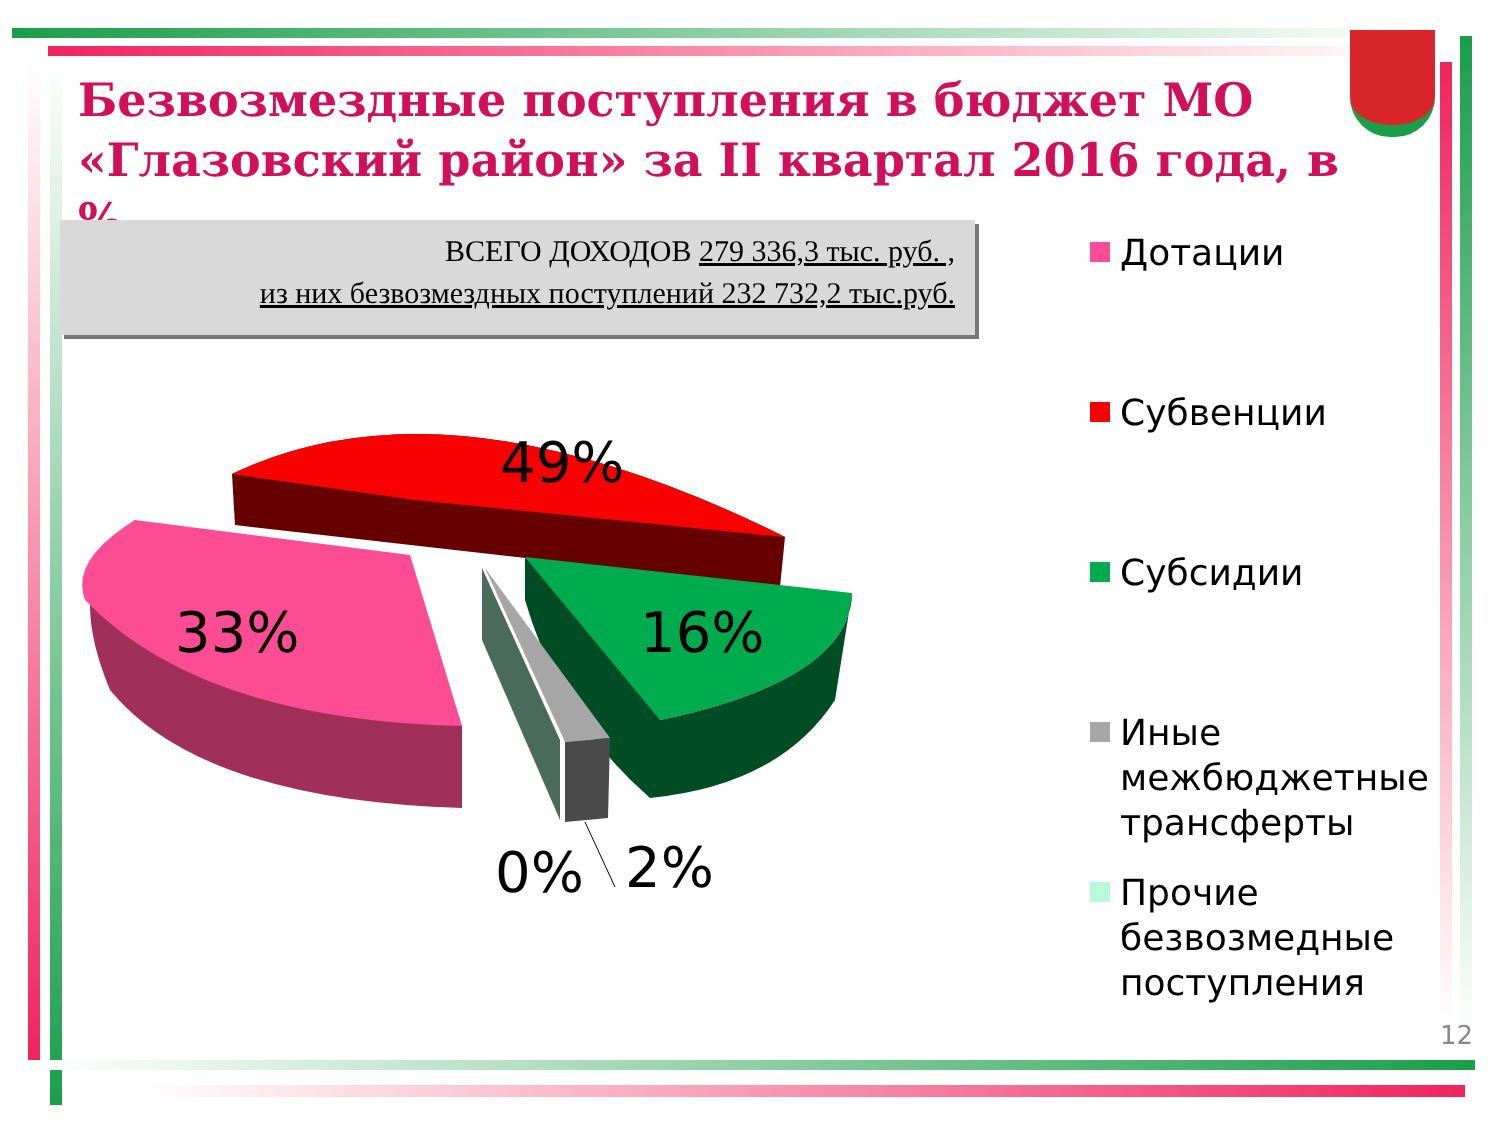Безвозмездные поступления в бюджет МО «Глазовский район» за II квартал 2016 года, в %
ВСЕГО ДОХОДОВ 279 336,3 тыс. руб. ,
из них безвозмездных поступлений 232 732,2 тыс.руб.
49%
33% 16%
0% 2%
Дотации
Субвенции
Субсидии
Иные
межбюджетные
трансферты
Прочие
безвозмедные
поступления
12